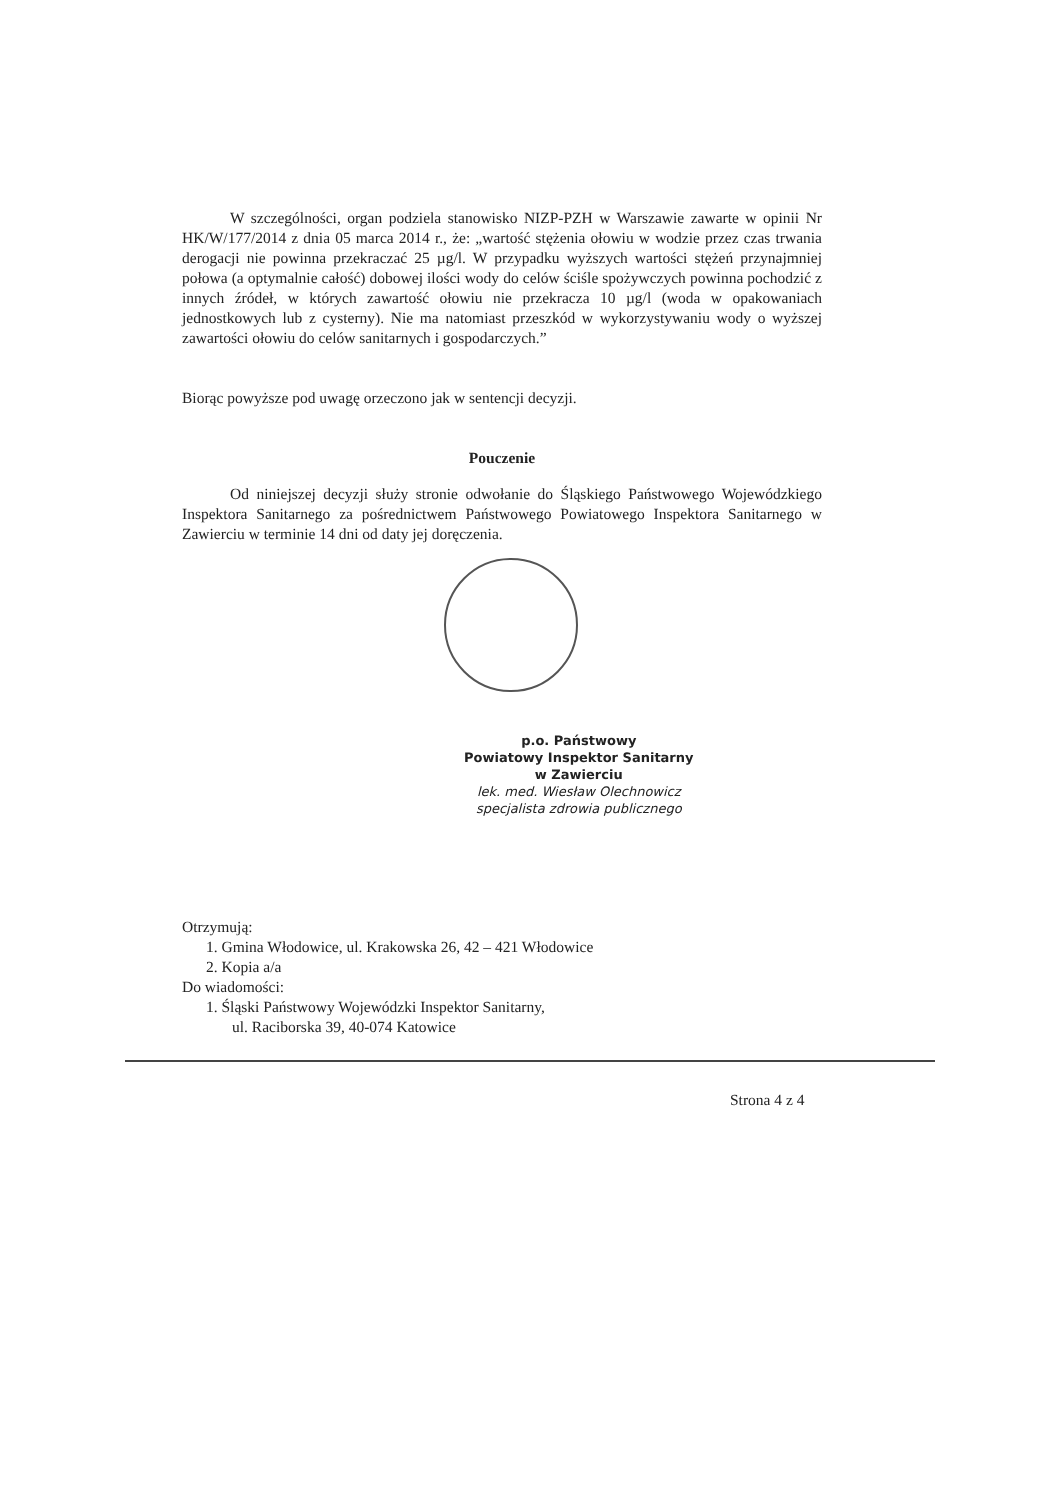W szczególności, organ podziela stanowisko NIZP-PZH w Warszawie zawarte w opinii Nr HK/W/177/2014 z dnia 05 marca 2014 r., że: „wartość stężenia ołowiu w wodzie przez czas trwania derogacji nie powinna przekraczać 25 µg/l. W przypadku wyższych wartości stężeń przynajmniej połowa (a optymalnie całość) dobowej ilości wody do celów ściśle spożywczych powinna pochodzić z innych źródeł, w których zawartość ołowiu nie przekracza 10 µg/l (woda w opakowaniach jednostkowych lub z cysterny). Nie ma natomiast przeszkód w wykorzystywaniu wody o wyższej zawartości ołowiu do celów sanitarnych i gospodarczych.”
Biorąc powyższe pod uwagę orzeczono jak w sentencji decyzji.
Pouczenie
Od niniejszej decyzji służy stronie odwołanie do Śląskiego Państwowego Wojewódzkiego Inspektora Sanitarnego za pośrednictwem Państwowego Powiatowego Inspektora Sanitarnego w Zawierciu w terminie 14 dni od daty jej doręczenia.
p.o. Państwowy
Powiatowy Inspektor Sanitarny
w Zawierciu
lek. med. Wiesław Olechnowicz
specjalista zdrowia publicznego
Otrzymują:
1. Gmina Włodowice, ul. Krakowska 26, 42 – 421 Włodowice
2. Kopia a/a
Do wiadomości:
1. Śląski Państwowy Wojewódzki Inspektor Sanitarny,
ul. Raciborska 39, 40-074 Katowice
Strona 4 z 4